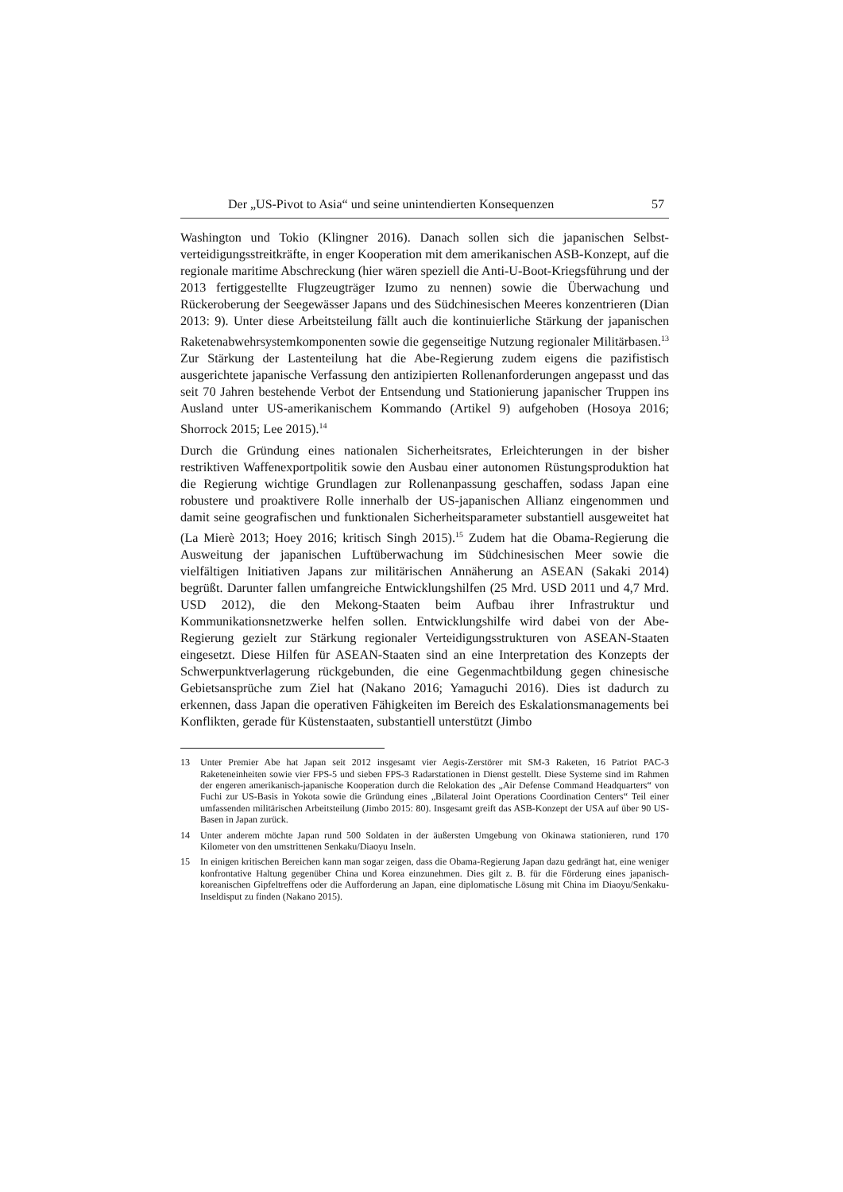Der „US-Pivot to Asia“ und seine unintendierten Konsequenzen 57
Washington und Tokio (Klingner 2016). Danach sollen sich die japanischen Selbst­verteidigungsstreitkräfte, in enger Kooperation mit dem amerikanischen ASB-Konzept, auf die regionale maritime Abschreckung (hier wären speziell die Anti-U-Boot-Kriegsführung und der 2013 fertiggestellte Flugzeugträger Izumo zu nennen) sowie die Überwachung und Rückeroberung der Seegewässer Japans und des Süd­chinesischen Meeres konzentrieren (Dian 2013: 9). Unter diese Arbeitsteilung fällt auch die kontinuierliche Stärkung der japanischen Raketenabwehrsystem­komponenten sowie die gegenseitige Nutzung regionaler Militärbasen.<sup>13</sup> Zur Stärkung der Lastenteilung hat die Abe-Regierung zudem eigens die pazifistisch ausgerichtete japanische Verfassung den antizipierten Rollenanforderungen ange­passt und das seit 70 Jahren bestehende Verbot der Entsendung und Stationierung japanischer Truppen ins Ausland unter US-amerikanischem Kommando (Artikel 9) aufgehoben (Hosoya 2016; Shorrock 2015; Lee 2015).<sup>14</sup>
Durch die Gründung eines nationalen Sicherheitsrates, Erleichterungen in der bisher restriktiven Waffenexportpolitik sowie den Ausbau einer autonomen Rüstungspro­duktion hat die Regierung wichtige Grundlagen zur Rollenanpassung geschaffen, sodass Japan eine robustere und proaktivere Rolle innerhalb der US-japanischen Allianz eingenommen und damit seine geografischen und funktionalen Sicherheits­parameter substantiell ausgeweitet hat (La Mierè 2013; Hoey 2016; kritisch Singh 2015).<sup>15</sup> Zudem hat die Obama-Regierung die Ausweitung der japanischen Luft­überwachung im Südchinesischen Meer sowie die vielfältigen Initiativen Japans zur militärischen Annäherung an ASEAN (Sakaki 2014) begrüßt. Darunter fallen um­fangreiche Entwicklungshilfen (25 Mrd. USD 2011 und 4,7 Mrd. USD 2012), die den Mekong-Staaten beim Aufbau ihrer Infrastruktur und Kommunikationsnetzwer­ke helfen sollen. Entwicklungshilfe wird dabei von der Abe-Regierung gezielt zur Stärkung regionaler Verteidigungsstrukturen von ASEAN-Staaten eingesetzt. Diese Hilfen für ASEAN-Staaten sind an eine Interpretation des Konzepts der Schwer­punktverlagerung rückgebunden, die eine Gegenmachtbildung gegen chinesische Gebietsansprüche zum Ziel hat (Nakano 2016; Yamaguchi 2016). Dies ist dadurch zu erkennen, dass Japan die operativen Fähigkeiten im Bereich des Eskalationsma­nagements bei Konflikten, gerade für Küstenstaaten, substantiell unterstützt (Jimbo
13 Unter Premier Abe hat Japan seit 2012 insgesamt vier Aegis-Zerstörer mit SM-3 Raketen, 16 Patriot PAC-3 Raketeneinheiten sowie vier FPS-5 und sieben FPS-3 Radarstationen in Dienst gestellt. Diese Systeme sind im Rahmen der engeren amerikanisch-japanische Kooperation durch die Relokation des „Air Defense Command Headquarters“ von Fuchi zur US-Basis in Yokota sowie die Gründung eines „Bilateral Joint Operations Coordination Centers“ Teil einer umfassenden militärischen Ar­beitsteilung (Jimbo 2015: 80). Insgesamt greift das ASB-Konzept der USA auf über 90 US-Basen in Japan zurück.
14 Unter anderem möchte Japan rund 500 Soldaten in der äußersten Umgebung von Okinawa stationie­ren, rund 170 Kilometer von den umstrittenen Senkaku/Diaoyu Inseln.
15 In einigen kritischen Bereichen kann man sogar zeigen, dass die Obama-Regierung Japan dazu gedrängt hat, eine weniger konfrontative Haltung gegenüber China und Korea einzunehmen. Dies gilt z. B. für die Förderung eines japanisch-koreanischen Gipfeltreffens oder die Aufforderung an Japan, eine diplomatische Lösung mit China im Diaoyu/Senkaku-Inseldisput zu finden (Nakano 2015).